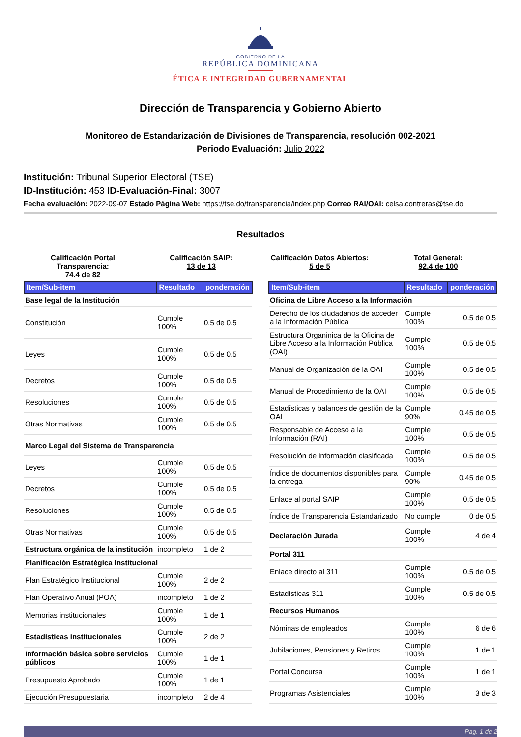GOBIERNO DE LA
REPÚBLICA DOMINICANA
ÉTICA E INTEGRIDAD GUBERNAMENTAL
Dirección de Transparencia y Gobierno Abierto
Monitoreo de Estandarización de Divisiones de Transparencia, resolución 002-2021
Periodo Evaluación: Julio 2022
Institución: Tribunal Superior Electoral (TSE)
ID-Institución: 453 ID-Evaluación-Final: 3007
Fecha evaluación: 2022-09-07 Estado Página Web: https://tse.do/transparencia/index.php Correo RAI/OAI: celsa.contreras@tse.do
Resultados
Calificación Portal Transparencia:
74.4 de 82
Calificación SAIP:
13 de 13
Calificación Datos Abiertos:
5 de 5
Total General:
92.4 de 100
| Item/Sub-item | Resultado | ponderación |
| --- | --- | --- |
| Base legal de la Institución | | |
| Constitución | Cumple 100% | 0.5 de 0.5 |
| Leyes | Cumple 100% | 0.5 de 0.5 |
| Decretos | Cumple 100% | 0.5 de 0.5 |
| Resoluciones | Cumple 100% | 0.5 de 0.5 |
| Otras Normativas | Cumple 100% | 0.5 de 0.5 |
| Marco Legal del Sistema de Transparencia | | |
| Leyes | Cumple 100% | 0.5 de 0.5 |
| Decretos | Cumple 100% | 0.5 de 0.5 |
| Resoluciones | Cumple 100% | 0.5 de 0.5 |
| Otras Normativas | Cumple 100% | 0.5 de 0.5 |
| Estructura orgánica de la institución | incompleto | 1 de 2 |
| Planificación Estratégica Institucional | | |
| Plan Estratégico Institucional | Cumple 100% | 2 de 2 |
| Plan Operativo Anual (POA) | incompleto | 1 de 2 |
| Memorias institucionales | Cumple 100% | 1 de 1 |
| Estadísticas institucionales | Cumple 100% | 2 de 2 |
| Información básica sobre servicios públicos | Cumple 100% | 1 de 1 |
| Presupuesto Aprobado | Cumple 100% | 1 de 1 |
| Ejecución Presupuestaria | incompleto | 2 de 4 |
| Item/Sub-item | Resultado | ponderación |
| --- | --- | --- |
| Oficina de Libre Acceso a la Información | | |
| Derecho de los ciudadanos de acceder a la Información Pública | Cumple 100% | 0.5 de 0.5 |
| Estructura Organinica de la Oficina de Libre Acceso a la Información Pública (OAI) | Cumple 100% | 0.5 de 0.5 |
| Manual de Organización de la OAI | Cumple 100% | 0.5 de 0.5 |
| Manual de Procedimiento de la OAI | Cumple 100% | 0.5 de 0.5 |
| Estadísticas y balances de gestión de la OAI | Cumple 90% | 0.45 de 0.5 |
| Responsable de Acceso a la Información (RAI) | Cumple 100% | 0.5 de 0.5 |
| Resolución de información clasificada | Cumple 100% | 0.5 de 0.5 |
| Índice de documentos disponibles para la entrega | Cumple 90% | 0.45 de 0.5 |
| Enlace al portal SAIP | Cumple 100% | 0.5 de 0.5 |
| Índice de Transparencia Estandarizado | No cumple | 0 de 0.5 |
| Declaración Jurada | Cumple 100% | 4 de 4 |
| Portal 311 | | |
| Enlace directo al 311 | Cumple 100% | 0.5 de 0.5 |
| Estadísticas 311 | Cumple 100% | 0.5 de 0.5 |
| Recursos Humanos | | |
| Nóminas de empleados | Cumple 100% | 6 de 6 |
| Jubilaciones, Pensiones y Retiros | Cumple 100% | 1 de 1 |
| Portal Concursa | Cumple 100% | 1 de 1 |
| Programas Asistenciales | Cumple 100% | 3 de 3 |
Pag. 1 de 2